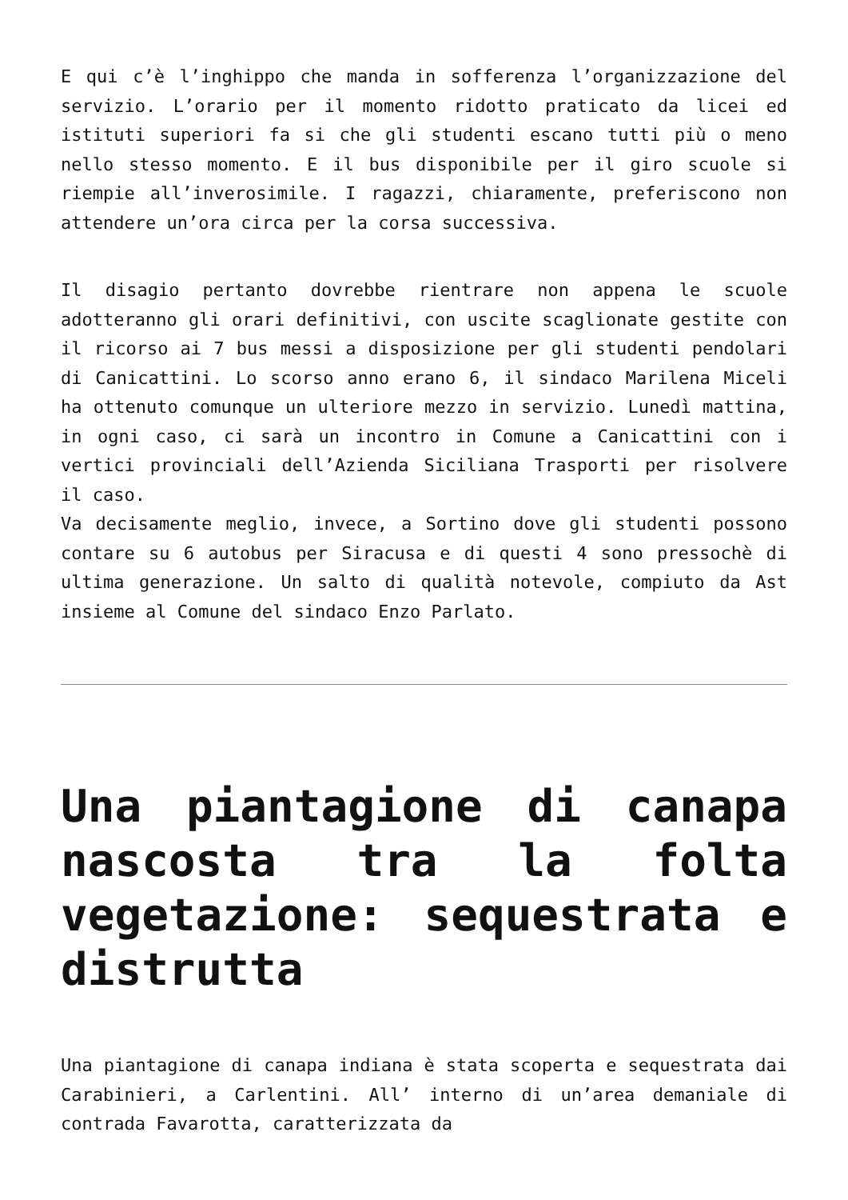E qui c’è l’inghippo che manda in sofferenza l’organizzazione del servizio. L’orario per il momento ridotto praticato da licei ed istituti superiori fa si che gli studenti escano tutti più o meno nello stesso momento. E il bus disponibile per il giro scuole si riempie all’inverosimile. I ragazzi, chiaramente, preferiscono non attendere un’ora circa per la corsa successiva.
Il disagio pertanto dovrebbe rientrare non appena le scuole adotteranno gli orari definitivi, con uscite scaglionate gestite con il ricorso ai 7 bus messi a disposizione per gli studenti pendolari di Canicattini. Lo scorso anno erano 6, il sindaco Marilena Miceli ha ottenuto comunque un ulteriore mezzo in servizio. Lunedì mattina, in ogni caso, ci sarà un incontro in Comune a Canicattini con i vertici provinciali dell’Azienda Siciliana Trasporti per risolvere il caso.
Va decisamente meglio, invece, a Sortino dove gli studenti possono contare su 6 autobus per Siracusa e di questi 4 sono pressochè di ultima generazione. Un salto di qualità notevole, compiuto da Ast insieme al Comune del sindaco Enzo Parlato.
Una piantagione di canapa nascosta tra la folta vegetazione: sequestrata e distrutta
Una piantagione di canapa indiana è stata scoperta e sequestrata dai Carabinieri, a Carlentini. All’ interno di un’area demaniale di contrada Favarotta, caratterizzata da